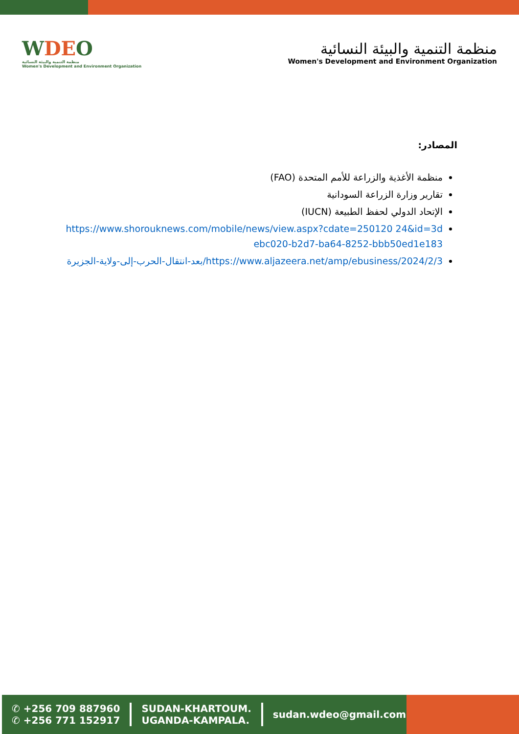WDEO
منظمة التنمية والبيئة النسائية
Women's Development and Environment Organization
منظمة التنمية والبيئة النسائية
Women's Development and Environment Organization
المصادر:
منظمة الأغذية والزراعة للأمم المتحدة (FAO)
تقارير وزارة الزراعة السودانية
الإتحاد الدولي لحفظ الطبيعة (IUCN)
https://www.shorouknews.com/mobile/news/view.aspx?cdate=250120 24&id=3debc020-b2d7-ba64-8252-bbb50ed1e183
https://www.aljazeera.net/amp/ebusiness/2024/2/3/بعد-انتقال-الحرب-إلى-ولاية-الجزيرة
✆ +256 709 887960
✆ +256 771 152917
SUDAN-KHARTOUM.
UGANDA-KAMPALA.
sudan.wdeo@gmail.com